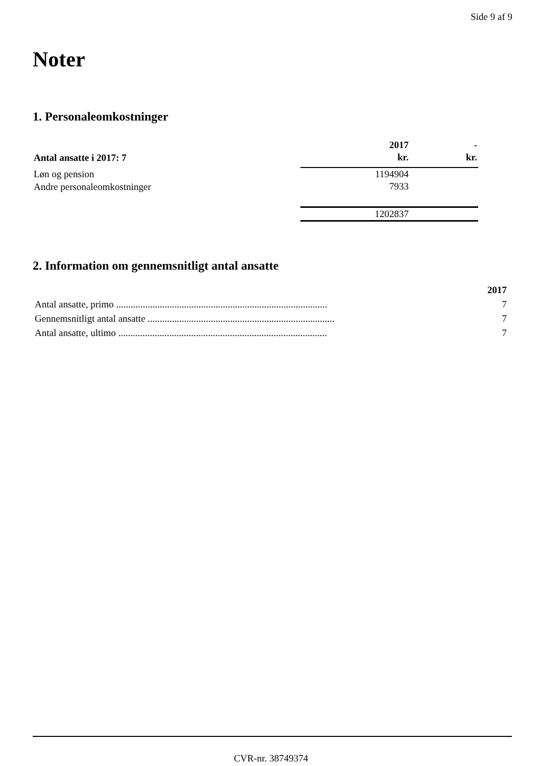Side 9 af 9
Noter
1. Personaleomkostninger
| | 2017 | - |
| Antal ansatte i 2017: 7 | kr. | kr. |
| Løn og pension | 1194904 | |
| Andre personaleomkostninger | 7933 | |
| | 1202837 | |
2. Information om gennemsnitligt antal ansatte
| | 2017 |
| Antal ansatte, primo ....................................................................................... | 7 |
| Gennemsnitligt antal ansatte ............................................................................. | 7 |
| Antal ansatte, ultimo ...................................................................................... | 7 |
CVR-nr. 38749374